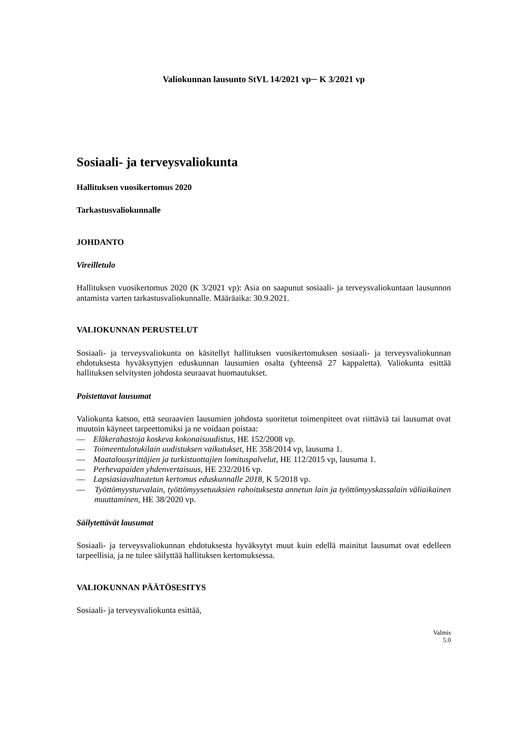Valiokunnan lausunto StVL 14/2021 vp─ K 3/2021 vp
Sosiaali- ja terveysvaliokunta
Hallituksen vuosikertomus 2020
Tarkastusvaliokunnalle
JOHDANTO
Vireilletulo
Hallituksen vuosikertomus 2020 (K 3/2021 vp): Asia on saapunut sosiaali- ja terveysvaliokuntaan lausunnon antamista varten tarkastusvaliokunnalle. Määräaika: 30.9.2021.
VALIOKUNNAN PERUSTELUT
Sosiaali- ja terveysvaliokunta on käsitellyt hallituksen vuosikertomuksen sosiaali- ja terveysvaliokunnan ehdotuksesta hyväksyttyjen eduskunnan lausumien osalta (yhteensä 27 kappaletta). Valiokunta esittää hallituksen selvitysten johdosta seuraavat huomautukset.
Poistettavat lausumat
Valiokunta katsoo, että seuraavien lausumien johdosta suoritetut toimenpiteet ovat riittäviä tai lausumat ovat muutoin käyneet tarpeettomiksi ja ne voidaan poistaa:
— Eläkerahastoja koskeva kokonaisuudistus, HE 152/2008 vp.
— Toimeentulotukilain uudistuksen vaikutukset, HE 358/2014 vp, lausuma 1.
— Maatalousyrittäjien ja turkistuottajien lomituspalvelut, HE 112/2015 vp, lausuma 1.
— Perhevapaiden yhdenvertaisuus, HE 232/2016 vp.
— Lapsiasiavaltuutetun kertomus eduskunnalle 2018, K 5/2018 vp.
— Työttömyysturvalain, työttömyysetuuksien rahoituksesta annetun lain ja työttömyyskassalain väliaikainen muuttaminen, HE 38/2020 vp.
Säilytettävät lausumat
Sosiaali- ja terveysvaliokunnan ehdotuksesta hyväksytyt muut kuin edellä mainitut lausumat ovat edelleen tarpeellisia, ja ne tulee säilyttää hallituksen kertomuksessa.
VALIOKUNNAN PÄÄTÖSESITYS
Sosiaali- ja terveysvaliokunta esittää,
Valmis
5.0